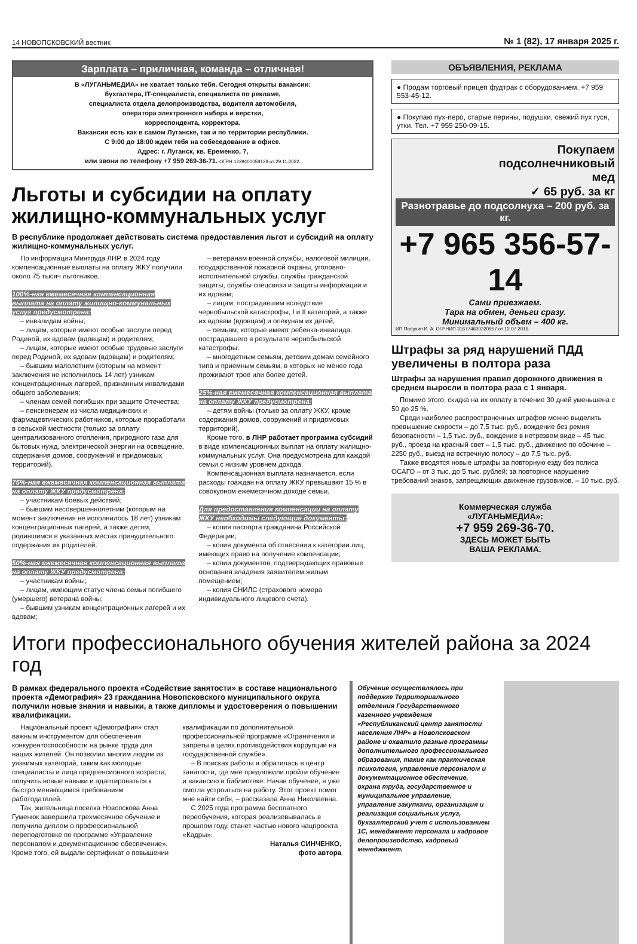14 НОВОПСКОВСКИЙ вестник
№ 1 (82), 17 января 2025 г.
Зарплата – приличная, команда – отличная!
В «ЛУГАНЬМЕДИА» не хватает только тебя. Сегодня открыты вакансии:
бухгалтера, IT-специалиста, специалиста по рекламе,
специалиста отдела делопроизводства, водителя автомобиля,
оператора электронного набора и верстки,
корреспондента, корректора.
Вакансии есть как в самом Луганске, так и по территории республики.
С 9:00 до 18:00 ждем тебя на собеседование в офисе.
Адрес: г. Луганск, кв. Еременко, 7,
или звони по телефону +7 959 269-36-71. ОГРН 1229400058128 от 29.11.2022.
Льготы и субсидии на оплату жилищно-коммунальных услуг
В республике продолжает действовать система предоставления льгот и субсидий на оплату жилищно-коммунальных услуг.
По информации Минтруда ЛНР, в 2024 году компенсационные выплаты на оплату ЖКУ получили около 75 тысяч льготников.
100%-ная ежемесячная компенсационная выплата на оплату жилищно-коммунальных услуг предусмотрена:
– инвалидам войны;
– лицам, которые имеют особые заслуги перед Родиной, их вдовам (вдовцам) и родителям;
– лицам, которые имеют особые трудовые заслуги перед Родиной, их вдовам (вдовцам) и родителям;
– бывшим малолетним (которым на момент заключения не исполнилось 14 лет) узникам концентрационных лагерей, признанным инвалидами общего заболевания;
– членам семей погибших при защите Отечества;
– пенсионерам из числа медицинских и фармацевтических работников, которые проработали в сельской местности (только за оплату централизованного отопления, природного газа для бытовых нужд, электрической энергии на освещение, содержания домов, сооружений и придомовых территорий).
75%-ная ежемесячная компенсационная выплата на оплату ЖКУ предусмотрена:
– участникам боевых действий;
– бывшим несовершеннолетним (которым на момент заключения не исполнилось 18 лет) узникам концентрационных лагерей, а также детям, родившимся в указанных местах принудительного содержания их родителей.
50%-ная ежемесячная компенсационная выплата на оплату ЖКУ предусмотрена:
– участникам войны;
– лицам, имеющим статус члена семьи погибшего (умершего) ветерана войны;
– бывшим узникам концентрационных лагерей и их вдовам;
– ветеранам военной службы, налоговой милиции, государственной пожарной охраны, уголовно-исполнительной службы, службы гражданской защиты, службы спецсвязи и защиты информации и их вдовам;
– лицам, пострадавшим вследствие чернобыльской катастрофы, I и II категорий, а также их вдовам (вдовцам) и опекунам их детей;
– семьям, которые имеют ребенка-инвалида, пострадавшего в результате чернобыльской катастрофы;
– многодетным семьям, детским домам семейного типа и приемным семьям, в которых не менее года проживают трое или более детей.
25%-ная ежемесячная компенсационная выплата на оплату ЖКУ предусмотрена:
– детям войны (только за оплату ЖКУ, кроме содержания домов, сооружений и придомовых территорий).
Кроме того, в ЛНР работает программа субсидий в виде компенсационных выплат на оплату жилищно-коммунальных услуг. Она предусмотрена для каждой семьи с низким уровнем дохода.
Компенсационная выплата назначается, если расходы граждан на оплату ЖКУ превышают 15 % в совокупном ежемесячном доходе семьи.
Для предоставления компенсации на оплату ЖКУ необходимы следующие документы:
– копия паспорта гражданина Российской Федерации;
– копия документа об отнесении к категории лиц, имеющих право на получение компенсации;
– копии документов, подтверждающих правовые основания владения заявителем жилым помещением;
– копия СНИЛС (страхового номера индивидуального лицевого счета).
ОБЪЯВЛЕНИЯ, РЕКЛАМА
● Продам торговый прицеп фудтрак с оборудованием. +7 959 553-45-12.
● Покупаю пух-перо, старые перины, подушки, свежий пух гуся, утки. Тел. +7 959 250-09-15.
Покупаем
подсолнечниковый
мед
✓ 65 руб. за кг
Разнотравье до подсолнуха – 200 руб. за кг.
+7 965 356-57-14
Сами приезжаем.
Тара на обмен, деньги сразу.
Минимальный объем – 400 кг.
ИП Полухин И. А. ОГРНИП 316774600320957 от 12.07.2016.
Штрафы за ряд нарушений ПДД увеличены в полтора раза
Штрафы за нарушения правил дорожного движения в среднем выросли в полтора раза с 1 января.
Помимо этого, скидка на их оплату в течение 30 дней уменьшена с 50 до 25 %.
Среди наиболее распространенных штрафов можно выделить превышение скорости – до 7,5 тыс. руб., вождение без ремня безопасности – 1,5 тыс. руб., вождение в нетрезвом виде – 45 тыс. руб., проезд на красный свет – 1,5 тыс. руб., движение по обочине – 2250 руб., выезд на встречную полосу – до 7,5 тыс. руб.
Также вводятся новые штрафы за повторную езду без полиса ОСАГО – от 3 тыс. до 5 тыс. рублей; за повторное нарушение требований знаков, запрещающих движение грузовиков, – 10 тыс. руб.
Коммерческая служба
«ЛУГАНЬМЕДИА»:
+7 959 269-36-70.
ЗДЕСЬ МОЖЕТ БЫТЬ
ВАША РЕКЛАМА.
Итоги профессионального обучения жителей района за 2024 год
В рамках федерального проекта «Содействие занятости» в составе национального проекта «Демография» 23 гражданина Новопсковского муниципального округа получили новые знания и навыки, а также дипломы и удостоверения о повышении квалификации.
Национальный проект «Демография» стал важным инструментом для обеспечения конкурентоспособности на рынке труда для наших жителей. Он позволил многим людям из уязвимых категорий, таким как молодые специалисты и лица предпенсионного возраста, получить новые навыки и адаптироваться к быстро меняющимся требованиям работодателей.
Так, жительница поселка Новопскова Анна Гуменюк завершила трехмесячное обучение и получила диплом о профессиональной переподготовке по программе «Управление персоналом и документационное обеспечение». Кроме того, ей выдали сертификат о повышении квалификации по дополнительной профессиональной программе «Ограничения и запреты в целях противодействия коррупции на государственной службе».
– В поисках работы я обратилась в центр занятости, где мне предложили пройти обучение и вакансию в библиотеке. Начав обучение, я уже смогла устроиться на работу. Этот проект помог мне найти себя, – рассказала Анна Николаевна.
С 2025 года программа бесплатного переобучения, которая реализовывалась в прошлом году, станет частью нового нацпроекта «Кадры».
Наталья СИНЧЕНКО,
фото автора
Обучение осуществлялось при поддержке Территориального отделения Государственного казенного учреждения «Республиканский центр занятости населения ЛНР» в Новопсковском районе и охватило разные программы дополнительного профессионального образования, такие как практическая психология, управление персоналом и документационное обеспечение, охрана труда, государственное и муниципальное управление, управление закупками, организация и реализация социальных услуг, бухгалтерский учет с использованием 1С, менеджмент персонала и кадровое делопроизводство, кадровый менеджмент.